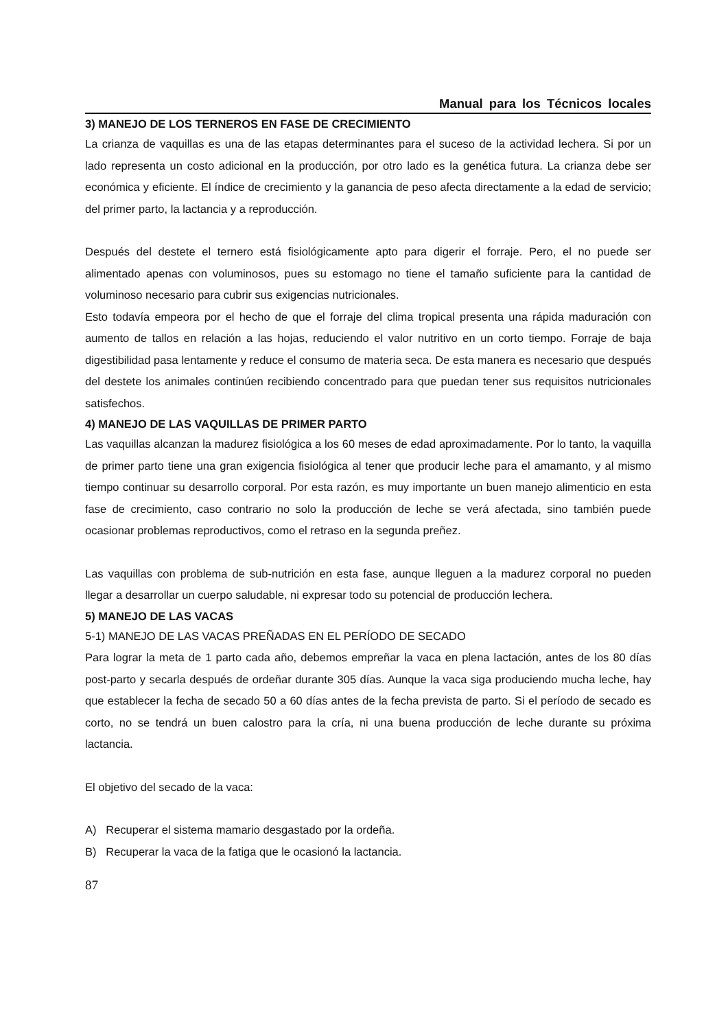Manual para los Técnicos locales
3) MANEJO DE LOS TERNEROS EN FASE DE CRECIMIENTO
La crianza de vaquillas es una de las etapas determinantes para el suceso de la actividad lechera. Si por un lado representa un costo adicional en la producción, por otro lado es la genética futura. La crianza debe ser económica y eficiente. El índice de crecimiento y la ganancia de peso afecta directamente a la edad de servicio; del primer parto, la lactancia y a reproducción.
Después del destete el ternero está fisiológicamente apto para digerir el forraje. Pero, el no puede ser alimentado apenas con voluminosos, pues su estomago no tiene el tamaño suficiente para la cantidad de voluminoso necesario para cubrir sus exigencias nutricionales.
Esto todavía empeora por el hecho de que el forraje del clima tropical presenta una rápida maduración con aumento de tallos en relación a las hojas, reduciendo el valor nutritivo en un corto tiempo. Forraje de baja digestibilidad pasa lentamente y reduce el consumo de materia seca. De esta manera es necesario que después del destete los animales continúen recibiendo concentrado para que puedan tener sus requisitos nutricionales satisfechos.
4) MANEJO DE LAS VAQUILLAS DE PRIMER PARTO
Las vaquillas alcanzan la madurez fisiológica a los 60 meses de edad aproximadamente. Por lo tanto, la vaquilla de primer parto tiene una gran exigencia fisiológica al tener que producir leche para el amamanto, y al mismo tiempo continuar su desarrollo corporal. Por esta razón, es muy importante un buen manejo alimenticio en esta fase de crecimiento, caso contrario no solo la producción de leche se verá afectada, sino también puede ocasionar problemas reproductivos, como el retraso en la segunda preñez.
Las vaquillas con problema de sub-nutrición en esta fase, aunque lleguen a la madurez corporal no pueden llegar a desarrollar un cuerpo saludable, ni expresar todo su potencial de producción lechera.
5) MANEJO DE LAS VACAS
5-1) MANEJO DE LAS VACAS PREÑADAS EN EL PERÍODO DE SECADO
Para lograr la meta de 1 parto cada año, debemos empreñar la vaca en plena lactación, antes de los 80 días post-parto y secarla después de ordeñar durante 305 días. Aunque la vaca siga produciendo mucha leche, hay que establecer la fecha de secado 50 a 60 días antes de la fecha prevista de parto. Si el período de secado es corto, no se tendrá un buen calostro para la cría, ni una buena producción de leche durante su próxima lactancia.
El objetivo del secado de la vaca:
A) Recuperar el sistema mamario desgastado por la ordeña.
B) Recuperar la vaca de la fatiga que le ocasionó la lactancia.
87